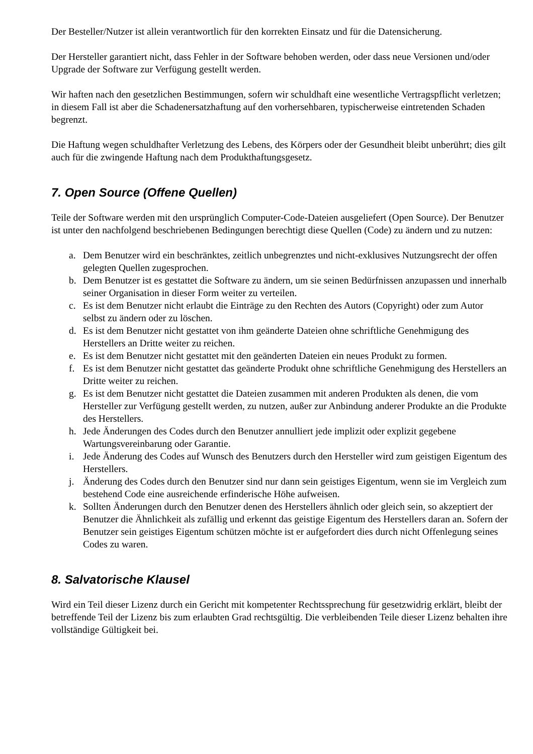Der Besteller/Nutzer ist allein verantwortlich für den korrekten Einsatz und für die Datensicherung.
Der Hersteller garantiert nicht, dass Fehler in der Software behoben werden, oder dass neue Versionen und/oder Upgrade der Software zur Verfügung gestellt werden.
Wir haften nach den gesetzlichen Bestimmungen, sofern wir schuldhaft eine wesentliche Vertragspflicht verletzen; in diesem Fall ist aber die Schadenersatzhaftung auf den vorhersehbaren, typischerweise eintretenden Schaden begrenzt.
Die Haftung wegen schuldhafter Verletzung des Lebens, des Körpers oder der Gesundheit bleibt unberührt; dies gilt auch für die zwingende Haftung nach dem Produkthaftungsgesetz.
7. Open Source (Offene Quellen)
Teile der Software werden mit den ursprünglich Computer-Code-Dateien ausgeliefert (Open Source). Der Benutzer ist unter den nachfolgend beschriebenen Bedingungen berechtigt diese Quellen (Code) zu ändern und zu nutzen:
a. Dem Benutzer wird ein beschränktes, zeitlich unbegrenztes und nicht-exklusives Nutzungsrecht der offen gelegten Quellen zugesprochen.
b. Dem Benutzer ist es gestattet die Software zu ändern, um sie seinen Bedürfnissen anzupassen und innerhalb seiner Organisation in dieser Form weiter zu verteilen.
c. Es ist dem Benutzer nicht erlaubt die Einträge zu den Rechten des Autors (Copyright) oder zum Autor selbst zu ändern oder zu löschen.
d. Es ist dem Benutzer nicht gestattet von ihm geänderte Dateien ohne schriftliche Genehmigung des Herstellers an Dritte weiter zu reichen.
e. Es ist dem Benutzer nicht gestattet mit den geänderten Dateien ein neues Produkt zu formen.
f. Es ist dem Benutzer nicht gestattet das geänderte Produkt ohne schriftliche Genehmigung des Herstellers an Dritte weiter zu reichen.
g. Es ist dem Benutzer nicht gestattet die Dateien zusammen mit anderen Produkten als denen, die vom Hersteller zur Verfügung gestellt werden, zu nutzen, außer zur Anbindung anderer Produkte an die Produkte des Herstellers.
h. Jede Änderungen des Codes durch den Benutzer annulliert jede implizit oder explizit gegebene Wartungsvereinbarung oder Garantie.
i. Jede Änderung des Codes auf Wunsch des Benutzers durch den Hersteller wird zum geistigen Eigentum des Herstellers.
j. Änderung des Codes durch den Benutzer sind nur dann sein geistiges Eigentum, wenn sie im Vergleich zum bestehend Code eine ausreichende erfinderische Höhe aufweisen.
k. Sollten Änderungen durch den Benutzer denen des Herstellers ähnlich oder gleich sein, so akzeptiert der Benutzer die Ähnlichkeit als zufällig und erkennt das geistige Eigentum des Herstellers daran an. Sofern der Benutzer sein geistiges Eigentum schützen möchte ist er aufgefordert dies durch nicht Offenlegung seines Codes zu waren.
8. Salvatorische Klausel
Wird ein Teil dieser Lizenz durch ein Gericht mit kompetenter Rechtssprechung für gesetzwidrig erklärt, bleibt der betreffende Teil der Lizenz bis zum erlaubten Grad rechtsgültig. Die verbleibenden Teile dieser Lizenz behalten ihre vollständige Gültigkeit bei.